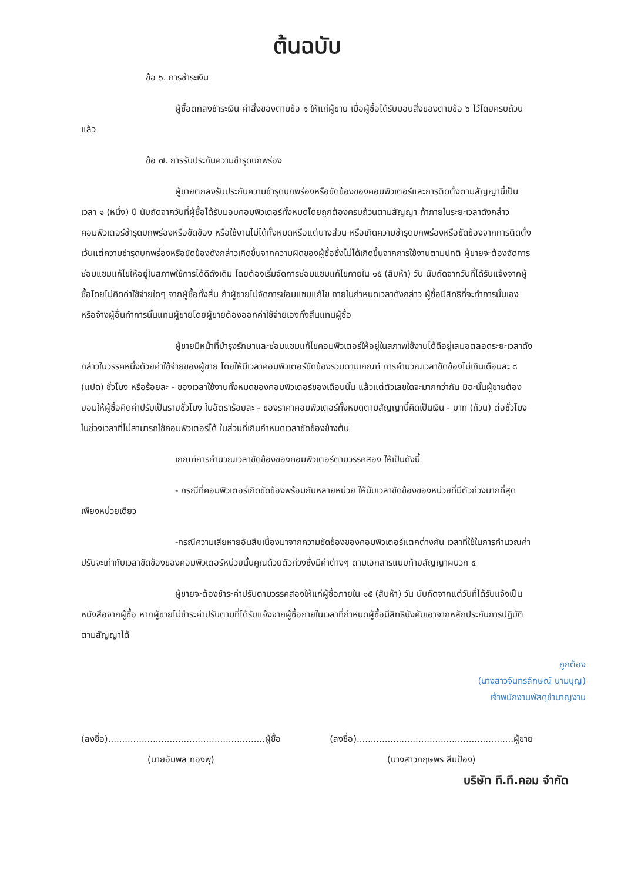ต้นฉบับ
ข้อ ๖. การชำระเงิน
ผู้ซื้อตกลงชำระเงิน ค่าสิ่งของตามข้อ ๑ ให้แก่ผู้ขาย เมื่อผู้ซื้อได้รับมอบสิ่งของตามข้อ ๖ ไว้โดยครบถ้วนแล้ว
ข้อ ๗. การรับประกันความชำรุดบกพร่อง
ผู้ขายตกลงรับประกันความชำรุดบกพร่องหรือขัดข้องของคอมพิวเตอร์และการติดตั้งตามสัญญานี้เป็นเวลา ๑ (หนึ่ง) ปี นับถัดจากวันที่ผู้ซื้อได้รับมอบคอมพิวเตอร์ทั้งหมดโดยถูกต้องครบถ้วนตามสัญญา ถ้าภายในระยะเวลาดังกล่าวคอมพิวเตอร์ชำรุดบกพร่องหรือขัดข้อง หรือใช้งานไม่ได้ทั้งหมดหรือแต่บางส่วน หรือเกิดความชำรุดบกพร่องหรือขัดข้องจากการติดตั้ง เว้นแต่ความชำรุดบกพร่องหรือขัดข้องดังกล่าวเกิดขึ้นจากความผิดของผู้ซื้อซึ่งไม่ได้เกิดขึ้นจากการใช้งานตามปกติ ผู้ขายจะต้องจัดการซ่อมแซมแก้ไขให้อยู่ในสภาพใช้การได้ดีดังเดิม โดยต้องเริ่มจัดการซ่อมแซมแก้ไขภายใน ๑๕ (สิบห้า) วัน นับถัดจากวันที่ได้รับแจ้งจากผู้ซื้อโดยไม่คิดค่าใช้จ่ายใดๆ จากผู้ซื้อทั้งสิ้น ถ้าผู้ขายไม่จัดการซ่อมแซมแก้ไข ภายในกำหนดเวลาดังกล่าว ผู้ซื้อมีสิทธิที่จะทำการนั้นเองหรือจ้างผู้อื่นทำการนั้นแทนผู้ขายโดยผู้ขายต้องออกค่าใช้จ่ายเองทั้งสิ้นแทนผู้ซื้อ
ผู้ขายมีหน้าที่บำรุงรักษาและซ่อมแซมแก้ไขคอมพิวเตอร์ให้อยู่ในสภาพใช้งานได้ดีอยู่เสมอตลอดระยะเวลาดังกล่าวในวรรคหนึ่งด้วยค่าใช้จ่ายของผู้ขาย โดยให้มีเวลาคอมพิวเตอร์ขัดข้องรวมตามเกณฑ์ การคำนวณเวลาขัดข้องไม่เกินเดือนละ ๘ (แปด) ชั่วโมง หรือร้อยละ - ของเวลาใช้งานทั้งหมดของคอมพิวเตอร์ของเดือนนั้น แล้วแต่ตัวเลขใดจะมากกว่ากัน มิฉะนั้นผู้ขายต้องยอมให้ผู้ซื้อคิดค่าปรับเป็นรายชั่วโมง ในอัตราร้อยละ - ของราคาคอมพิวเตอร์ทั้งหมดตามสัญญานี้คิดเป็นเงิน - บาท (ถ้วน) ต่อชั่วโมง ในช่วงเวลาที่ไม่สามารถใช้คอมพิวเตอร์ได้ ในส่วนที่เกินกำหนดเวลาขัดข้องข้างต้น
เกณฑ์การคำนวณเวลาขัดข้องของคอมพิวเตอร์ตามวรรคสอง ให้เป็นดังนี้
- กรณีที่คอมพิวเตอร์เกิดขัดข้องพร้อมกันหลายหน่วย ให้นับเวลาขัดข้องของหน่วยที่มีตัวถ่วงมากที่สุดเพียงหน่วยเดียว
-กรณีความเสียหายอันสืบเนื่องมาจากความขัดข้องของคอมพิวเตอร์แตกต่างกัน เวลาที่ใช้ในการคำนวณค่าปรับจะเท่ากับเวลาขัดข้องของคอมพิวเตอร์หน่วยนั้นคูณด้วยตัวถ่วงซึ่งมีค่าต่างๆ ตามเอกสารแนบท้ายสัญญาผนวก ๔
ผู้ขายจะต้องชำระค่าปรับตามวรรคสองให้แก่ผู้ซื้อภายใน ๑๕ (สิบห้า) วัน นับถัดจากแต่วันที่ได้รับแจ้งเป็นหนังสือจากผู้ซื้อ หากผู้ขายไม่ชำระค่าปรับตามที่ได้รับแจ้งจากผู้ซื้อภายในเวลาที่กำหนดผู้ซื้อมีสิทธิบังคับเอาจากหลักประกันการปฏิบัติตามสัญญาได้
ถูกต้อง
(นางสาวจันทรลักษณ์ นามบุญ)
เจ้าพนักงานพัสดุชำนาญงาน
(ลงชื่อ)........................................................ผู้ซื้อ
(นายอัมพล ทองพุ)
(ลงชื่อ)........................................................ผู้ขาย
(นางสาวกฤษพร สีมป้อง)
บริษัท ที.ที.คอม จำกัด